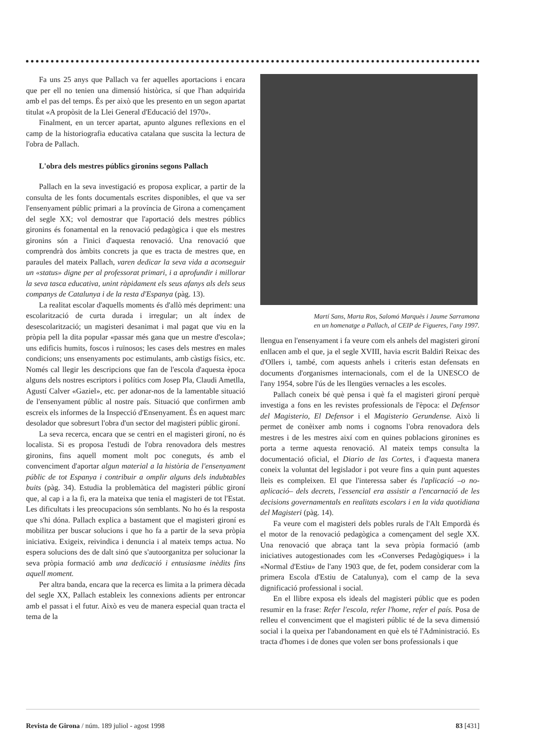Fa uns 25 anys que Pallach va fer aquelles aportacions i encara que per ell no tenien una dimensió històrica, sí que l'han adquirida amb el pas del temps. És per això que les presento en un segon apartat titulat «A propòsit de la Llei General d'Educació del 1970».
Finalment, en un tercer apartat, apunto algunes reflexions en el camp de la historiografia educativa catalana que suscita la lectura de l'obra de Pallach.
L'obra dels mestres públics gironins segons Pallach
Pallach en la seva investigació es proposa explicar, a partir de la consulta de les fonts documentals escrites disponibles, el que va ser l'ensenyament públic primari a la província de Girona a començament del segle XX; vol demostrar que l'aportació dels mestres públics gironins és fonamental en la renovació pedagògica i que els mestres gironins són a l'inici d'aquesta renovació. Una renovació que comprendrà dos àmbits concrets ja que es tracta de mestres que, en paraules del mateix Pallach, varen dedicar la seva vida a aconseguir un «status» digne per al professorat primari, i a aprofundir i millorar la seva tasca educativa, unint ràpidament els seus afanys als dels seus companys de Catalunya i de la resta d'Espanya (pàg. 13).
La realitat escolar d'aquells moments és d'allò més depriment: una escolarització de curta durada i irregular; un alt índex de desescolarització; un magisteri desanimat i mal pagat que viu en la pròpia pell la dita popular «passar més gana que un mestre d'escola»; uns edificis humits, foscos i ruïnosos; les cases dels mestres en males condicions; uns ensenyaments poc estimulants, amb càstigs físics, etc. Només cal llegir les descripcions que fan de l'escola d'aquesta època alguns dels nostres escriptors i polítics com Josep Pla, Claudi Ametlla, Agustí Calver «Gaziel», etc. per adonar-nos de la lamentable situació de l'ensenyament públic al nostre país. Situació que confirmen amb escreix els informes de la Inspecció d'Ensenyament. És en aquest marc desolador que sobresurt l'obra d'un sector del magisteri públic gironí.
La seva recerca, encara que se centri en el magisteri gironí, no és localista. Si es proposa l'estudi de l'obra renovadora dels mestres gironins, fins aquell moment molt poc coneguts, és amb el convenciment d'aportar algun material a la història de l'ensenyament públic de tot Espanya i contribuir a omplir alguns dels indubtables buits (pàg. 34). Estudia la problemàtica del magisteri públic gironí que, al cap i a la fi, era la mateixa que tenia el magisteri de tot l'Estat. Les dificultats i les preocupacions són semblants. No ho és la resposta que s'hi dóna. Pallach explica a bastament que el magisteri gironí es mobilitza per buscar solucions i que ho fa a partir de la seva pròpia iniciativa. Exigeix, reivindica i denuncia i al mateix temps actua. No espera solucions des de dalt sinó que s'autoorganitza per solucionar la seva pròpia formació amb una dedicació i entusiasme inèdits fins aquell moment.
Per altra banda, encara que la recerca es limita a la primera dècada del segle XX, Pallach estableix les connexions adients per entroncar amb el passat i el futur. Això es veu de manera especial quan tracta el tema de la
Martí Sans, Marta Ros, Salomó Marquès i Jaume Sarramona
en un homenatge a Pallach, al CEIP de Figueres, l'any 1997.
llengua en l'ensenyament i fa veure com els anhels del magisteri gironí enllacen amb el que, ja el segle XVIII, havia escrit Baldiri Reixac des d'Ollers i, també, com aquests anhels i criteris estan defensats en documents d'organismes internacionals, com el de la UNESCO de l'any 1954, sobre l'ús de les llengües vernacles a les escoles.
Pallach coneix bé què pensa i què fa el magisteri gironí perquè investiga a fons en les revistes professionals de l'època: el Defensor del Magisterio, El Defensor i el Magisterio Gerundense. Això li permet de conèixer amb noms i cognoms l'obra renovadora dels mestres i de les mestres així com en quines poblacions gironines es porta a terme aquesta renovació. Al mateix temps consulta la documentació oficial, el Diario de las Cortes, i d'aquesta manera coneix la voluntat del legislador i pot veure fins a quin punt aquestes lleis es compleixen. El que l'interessa saber és l'aplicació –o no-aplicació– dels decrets, l'essencial era assistir a l'encarnació de les decisions governamentals en realitats escolars i en la vida quotidiana del Magisteri (pàg. 14).
Fa veure com el magisteri dels pobles rurals de l'Alt Empordà és el motor de la renovació pedagògica a començament del segle XX. Una renovació que abraça tant la seva pròpia formació (amb iniciatives autogestionades com les «Converses Pedagògiques» i la «Normal d'Estiu» de l'any 1903 que, de fet, podem considerar com la primera Escola d'Estiu de Catalunya), com el camp de la seva dignificació professional i social.
En el llibre exposa els ideals del magisteri públic que es poden resumir en la frase: Refer l'escola, refer l'home, refer el país. Posa de relleu el convenciment que el magisteri públic té de la seva dimensió social i la queixa per l'abandonament en què els té l'Administració. Es tracta d'homes i de dones que volen ser bons professionals i que
Revista de Girona / núm. 189 juliol - agost 1998 83 [431]